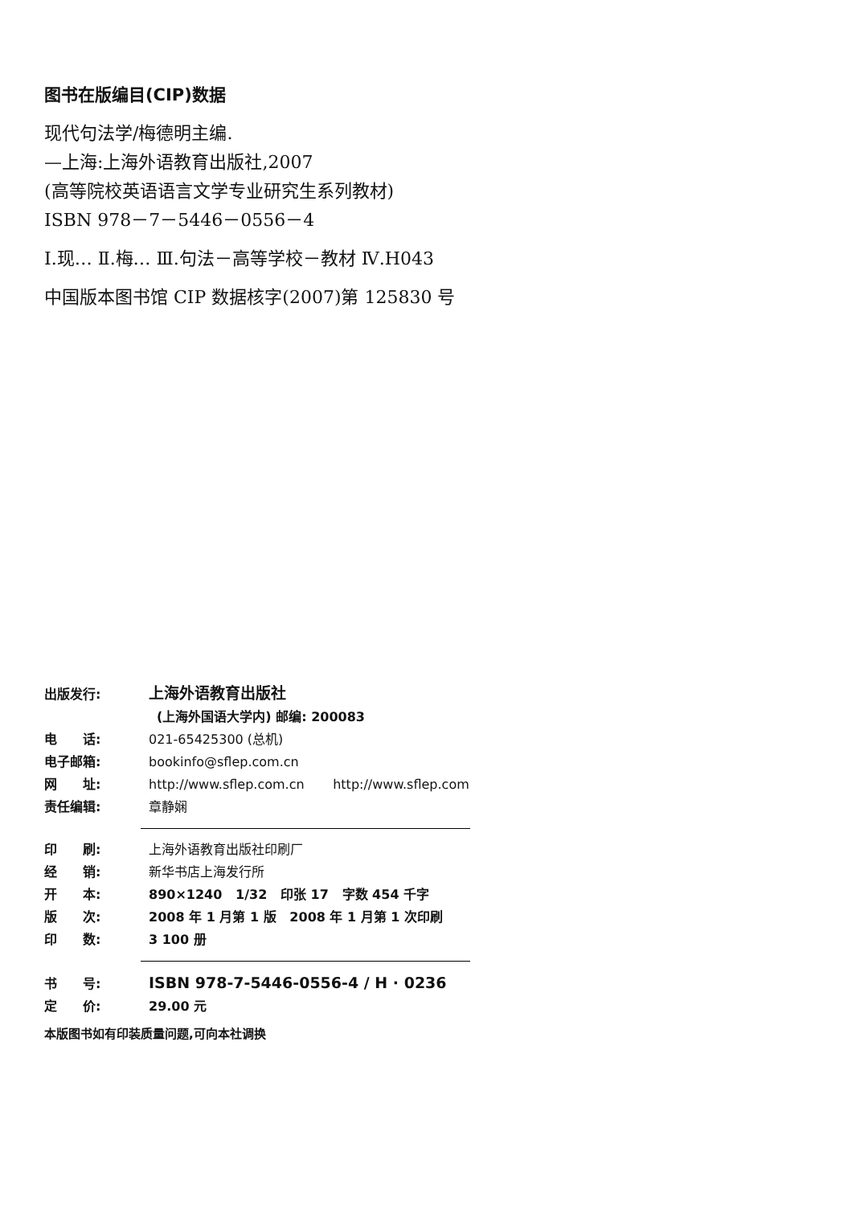图书在版编目(CIP)数据
现代句法学/梅德明主编.
—上海:上海外语教育出版社,2007
(高等院校英语语言文学专业研究生系列教材)
ISBN 978－7－5446－0556－4
Ⅰ.现… Ⅱ.梅… Ⅲ.句法－高等学校－教材 Ⅳ.H043
中国版本图书馆 CIP 数据核字(2007)第 125830 号
出版发行: 上海外语教育出版社
(上海外国语大学内) 邮编: 200083
电　　话: 021-65425300 (总机)
电子邮箱: bookinfo@sflep.com.cn
网　　址: http://www.sflep.com.cn http://www.sflep.com
责任编辑: 章静娴
印　　刷: 上海外语教育出版社印刷厂
经　　销: 新华书店上海发行所
开　　本: 890×1240 1/32 印张 17 字数 454 千字
版　　次: 2008 年 1 月第 1 版 2008 年 1 月第 1 次印刷
印　　数: 3 100 册
书　　号: ISBN 978-7-5446-0556-4 / H · 0236
定　　价: 29.00 元
本版图书如有印装质量问题,可向本社调换